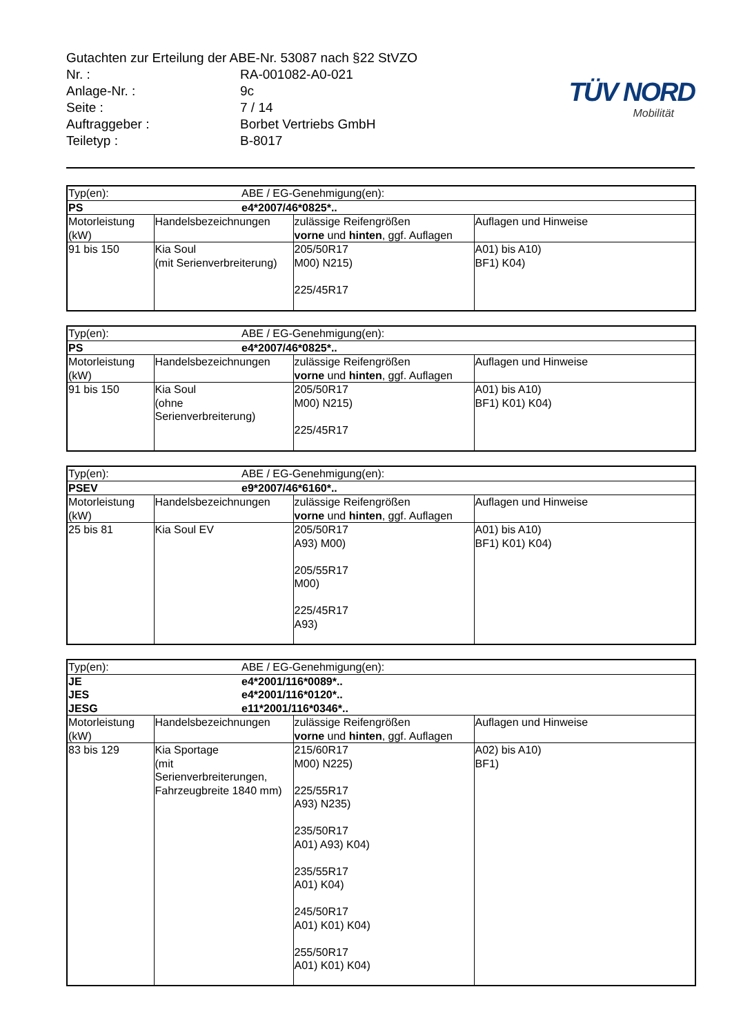Gutachten zur Erteilung der ABE-Nr. 53087 nach §22 StVZO
Nr. : RA-001082-A0-021
Anlage-Nr. : 9c
Seite : 7 / 14
Auftraggeber : Borbet Vertriebs GmbH
Teiletyp : B-8017
TÜV NORD
Mobilität
| Typ(en): | | ABE / EG-Genehmigung(en): | | |
| PS | | e4*2007/46*0825*.. | | |
| Motorleistung (kW) | Handelsbezeichnungen | | zulässige Reifengrößen vorne und hinten , ggf. Auflagen | Auflagen und Hinweise |
| 91 bis 150 | Kia Soul (mit Serienverbreiterung) | | 205/50R17 M00) N215) 225/45R17 | A01) bis A10) BF1) K04) |
| Typ(en): | | ABE / EG-Genehmigung(en): | | |
| PS | | e4*2007/46*0825*.. | | |
| Motorleistung (kW) | Handelsbezeichnungen | | zulässige Reifengrößen vorne und hinten , ggf. Auflagen | Auflagen und Hinweise |
| 91 bis 150 | Kia Soul (ohne Serienverbreiterung) | | 205/50R17 M00) N215) 225/45R17 | A01) bis A10) BF1) K01) K04) |
| Typ(en): | | ABE / EG-Genehmigung(en): | | |
| PSEV | | e9*2007/46*6160*.. | | |
| Motorleistung (kW) | Handelsbezeichnungen | | zulässige Reifengrößen vorne und hinten , ggf. Auflagen | Auflagen und Hinweise |
| 25 bis 81 | Kia Soul EV | | 205/50R17 A93) M00) 205/55R17 M00) 225/45R17 A93) | A01) bis A10) BF1) K01) K04) |
| Typ(en): | | ABE / EG-Genehmigung(en): | | |
| JE JES JESG | | e4*2001/116*0089*.. e4*2001/116*0120*.. e11*2001/116*0346*.. | | |
| Motorleistung (kW) | Handelsbezeichnungen | | zulässige Reifengrößen vorne und hinten , ggf. Auflagen | Auflagen und Hinweise |
| 83 bis 129 | Kia Sportage (mit Serienverbreiterungen, Fahrzeugbreite 1840 mm) | | 215/60R17 M00) N225) 225/55R17 A93) N235) 235/50R17 A01) A93) K04) 235/55R17 A01) K04) 245/50R17 A01) K01) K04) 255/50R17 A01) K01) K04) | A02) bis A10) BF1) |